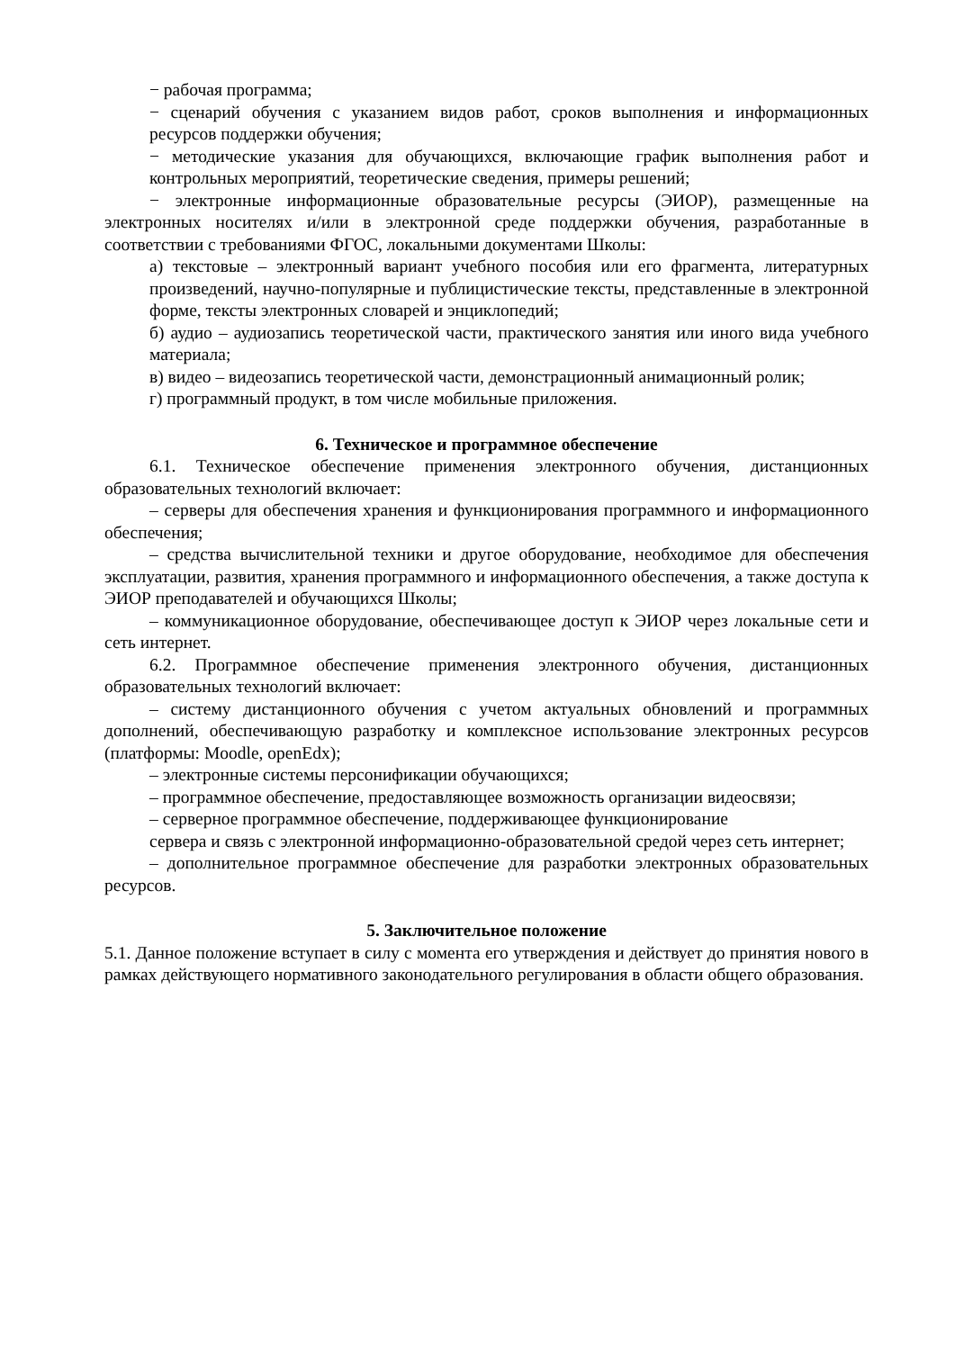− рабочая программа;
− сценарий обучения с указанием видов работ, сроков выполнения и информационных ресурсов поддержки обучения;
− методические указания для обучающихся, включающие график выполнения работ и контрольных мероприятий, теоретические сведения, примеры решений;
− электронные информационные образовательные ресурсы (ЭИОР), размещенные на электронных носителях и/или в электронной среде поддержки обучения, разработанные в соответствии с требованиями ФГОС, локальными документами Школы:
а) текстовые – электронный вариант учебного пособия или его фрагмента, литературных произведений, научно-популярные и публицистические тексты, представленные в электронной форме, тексты электронных словарей и энциклопедий;
б) аудио – аудиозапись теоретической части, практического занятия или иного вида учебного материала;
в) видео – видеозапись теоретической части, демонстрационный анимационный ролик;
г) программный продукт, в том числе мобильные приложения.
6. Техническое и программное обеспечение
6.1. Техническое обеспечение применения электронного обучения, дистанционных образовательных технологий включает:
– серверы для обеспечения хранения и функционирования программного и информационного обеспечения;
– средства вычислительной техники и другое оборудование, необходимое для обеспечения эксплуатации, развития, хранения программного и информационного обеспечения, а также доступа к ЭИОР преподавателей и обучающихся Школы;
– коммуникационное оборудование, обеспечивающее доступ к ЭИОР через локальные сети и сеть интернет.
6.2. Программное обеспечение применения электронного обучения, дистанционных образовательных технологий включает:
– систему дистанционного обучения с учетом актуальных обновлений и программных дополнений, обеспечивающую разработку и комплексное использование электронных ресурсов (платформы: Moodle, openEdx);
– электронные системы персонификации обучающихся;
– программное обеспечение, предоставляющее возможность организации видеосвязи;
– серверное программное обеспечение, поддерживающее функционирование
сервера и связь с электронной информационно-образовательной средой через сеть интернет;
– дополнительное программное обеспечение для разработки электронных образовательных ресурсов.
5. Заключительное положение
5.1. Данное положение вступает в силу с момента его утверждения и действует до принятия нового в рамках действующего нормативного законодательного регулирования в области общего образования.